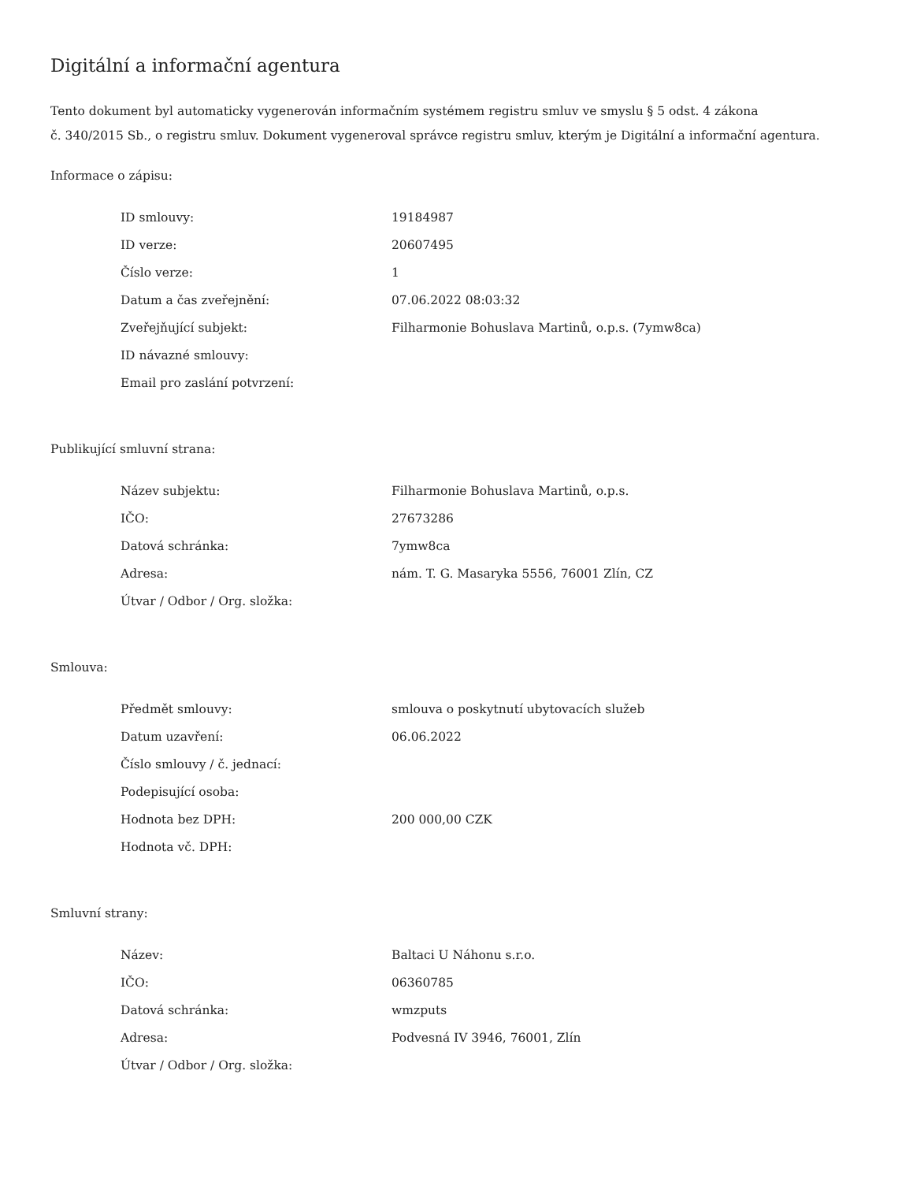Digitální a informační agentura
Tento dokument byl automaticky vygenerován informačním systémem registru smluv ve smyslu § 5 odst. 4 zákona
č. 340/2015 Sb., o registru smluv. Dokument vygeneroval správce registru smluv, kterým je Digitální a informační agentura.
Informace o zápisu:
| ID smlouvy: | 19184987 |
| ID verze: | 20607495 |
| Číslo verze: | 1 |
| Datum a čas zveřejnění: | 07.06.2022 08:03:32 |
| Zveřejňující subjekt: | Filharmonie Bohuslava Martinů, o.p.s. (7ymw8ca) |
| ID návazné smlouvy: | |
| Email pro zaslání potvrzení: | |
Publikující smluvní strana:
| Název subjektu: | Filharmonie Bohuslava Martinů, o.p.s. |
| IČO: | 27673286 |
| Datová schránka: | 7ymw8ca |
| Adresa: | nám. T. G. Masaryka 5556, 76001 Zlín, CZ |
| Útvar / Odbor / Org. složka: | |
Smlouva:
| Předmět smlouvy: | smlouva o poskytnutí ubytovacích služeb |
| Datum uzavření: | 06.06.2022 |
| Číslo smlouvy / č. jednací: | |
| Podepisující osoba: | |
| Hodnota bez DPH: | 200 000,00 CZK |
| Hodnota vč. DPH: | |
Smluvní strany:
| Název: | Baltaci U Náhonu s.r.o. |
| IČO: | 06360785 |
| Datová schránka: | wmzputs |
| Adresa: | Podvesná IV 3946, 76001, Zlín |
| Útvar / Odbor / Org. složka: | |